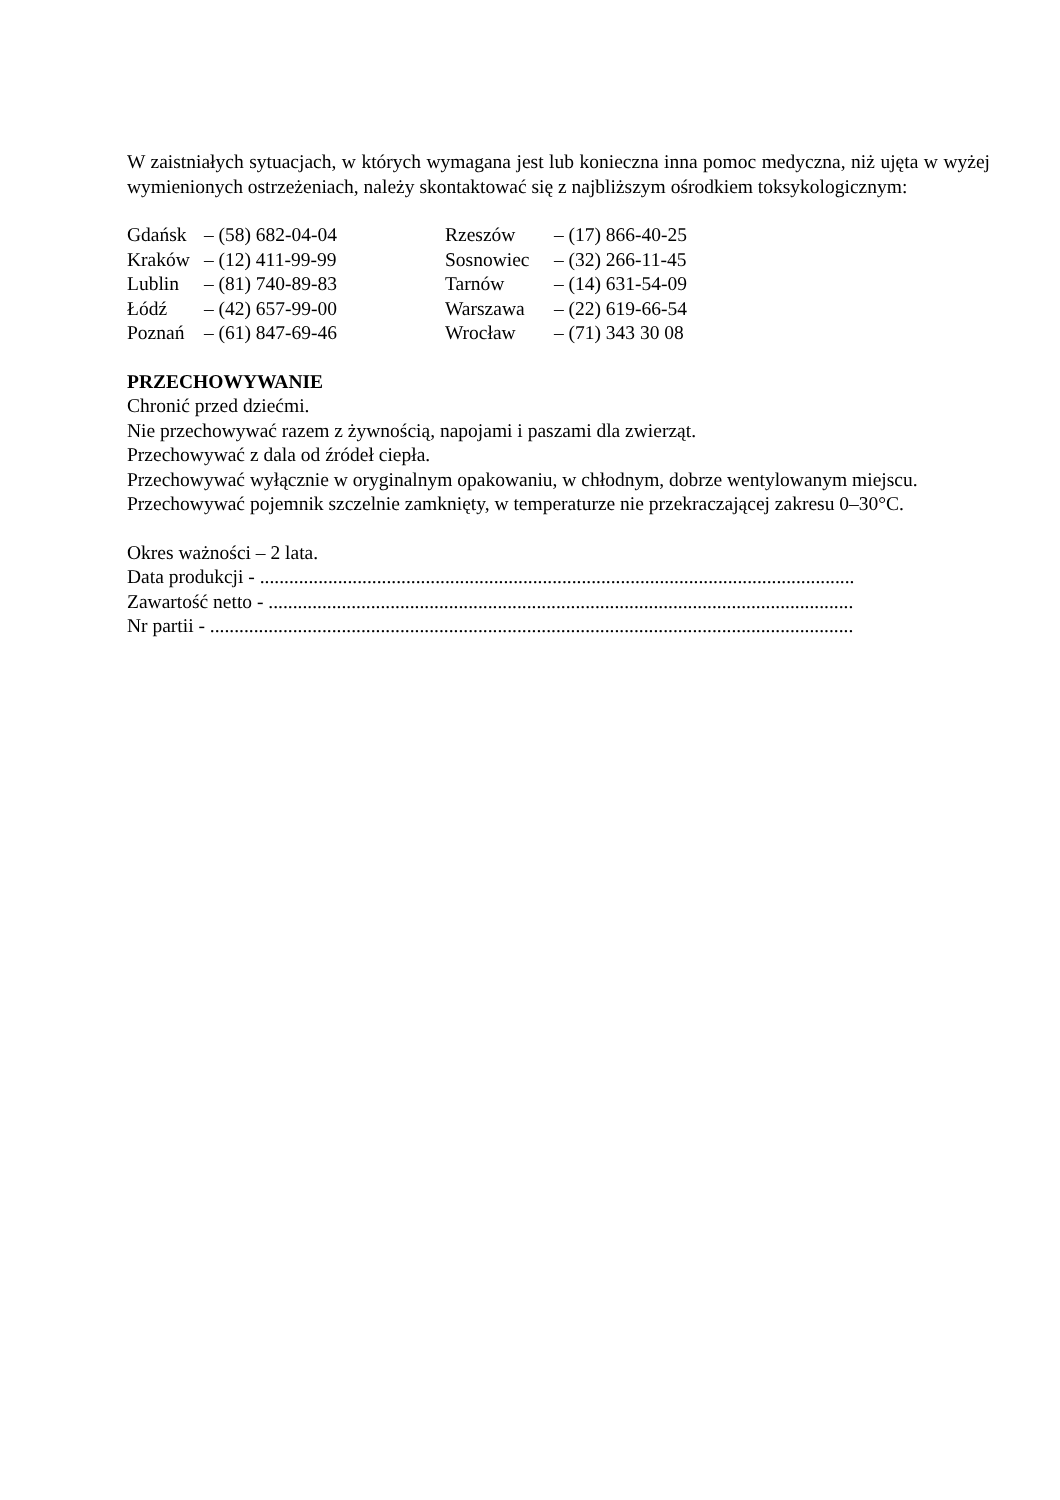W zaistniałych sytuacjach, w których wymagana jest lub konieczna inna pomoc medyczna, niż ujęta w wyżej wymienionych ostrzeżeniach, należy skontaktować się z najbliższym ośrodkiem toksykologicznym:
Gdańsk – (58) 682-04-04
Kraków – (12) 411-99-99
Lublin – (81) 740-89-83
Łódź – (42) 657-99-00
Poznań – (61) 847-69-46
Rzeszów – (17) 866-40-25
Sosnowiec – (32) 266-11-45
Tarnów – (14) 631-54-09
Warszawa – (22) 619-66-54
Wrocław – (71) 343 30 08
PRZECHOWYWANIE
Chronić przed dziećmi.
Nie przechowywać razem z żywnością, napojami i paszami dla zwierząt.
Przechowywać z dala od źródeł ciepła.
Przechowywać wyłącznie w oryginalnym opakowaniu, w chłodnym, dobrze wentylowanym miejscu.
Przechowywać pojemnik szczelnie zamknięty, w temperaturze nie przekraczającej zakresu 0–30°C.
Okres ważności – 2 lata.
Data produkcji - ..........................................................................................................................
Zawartość netto - ........................................................................................................................
Nr partii - ....................................................................................................................................